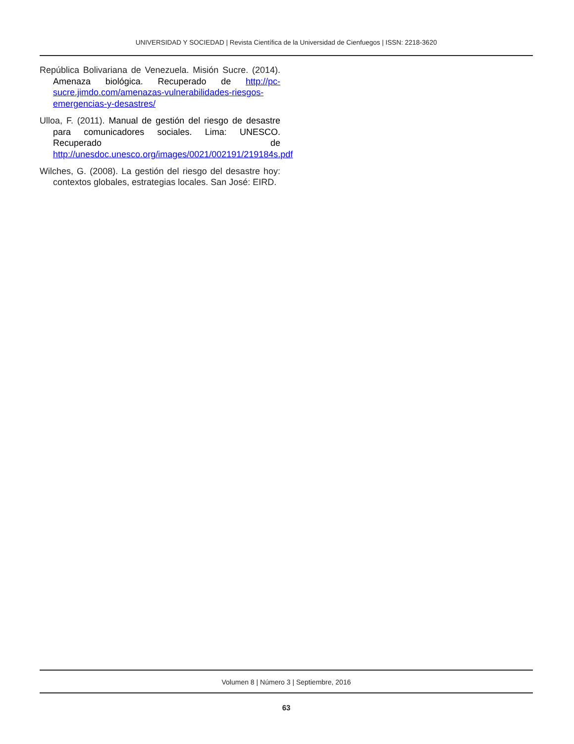UNIVERSIDAD Y SOCIEDAD | Revista Científica de la Universidad de Cienfuegos | ISSN: 2218-3620
República Bolivariana de Venezuela. Misión Sucre. (2014). Amenaza biológica. Recuperado de http://pc-sucre.jimdo.com/amenazas-vulnerabilidades-riesgos-emergencias-y-desastres/
Ulloa, F. (2011). Manual de gestión del riesgo de desastre para comunicadores sociales. Lima: UNESCO. Recuperado de http://unesdoc.unesco.org/images/0021/002191/219184s.pdf
Wilches, G. (2008). La gestión del riesgo del desastre hoy: contextos globales, estrategias locales. San José: EIRD.
Volumen 8 | Número 3 | Septiembre, 2016
63